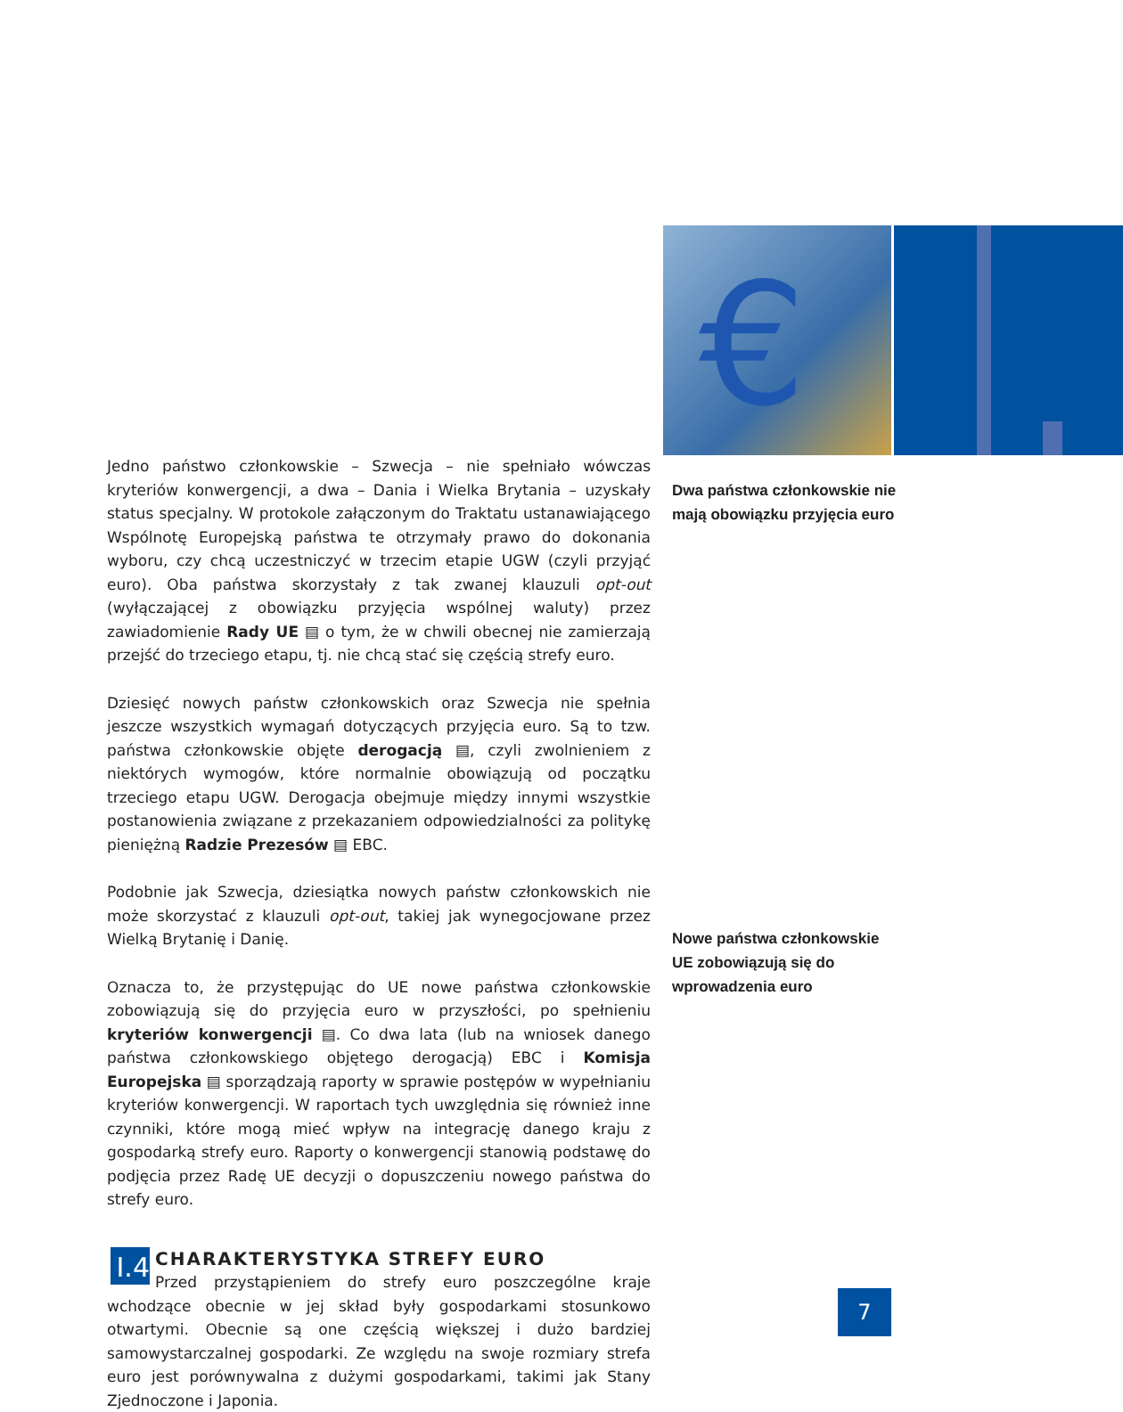€
Jedno państwo członkowskie – Szwecja – nie spełniało wówczas kryteriów konwergencji, a dwa – Dania i Wielka Brytania – uzyskały status specjalny. W protokole załączonym do Traktatu ustanawiającego Wspólnotę Europejską państwa te otrzymały prawo do dokonania wyboru, czy chcą uczestniczyć w trzecim etapie UGW (czyli przyjąć euro). Oba państwa skorzystały z tak zwanej klauzuli opt-out (wyłączającej z obowiązku przyjęcia wspólnej waluty) przez zawiadomienie Rady UE ▤ o tym, że w chwili obecnej nie zamierzają przejść do trzeciego etapu, tj. nie chcą stać się częścią strefy euro.
Dziesięć nowych państw członkowskich oraz Szwecja nie spełnia jeszcze wszystkich wymagań dotyczących przyjęcia euro. Są to tzw. państwa członkowskie objęte derogacją ▤, czyli zwolnieniem z niektórych wymogów, które normalnie obowiązują od początku trzeciego etapu UGW. Derogacja obejmuje między innymi wszystkie postanowienia związane z przekazaniem odpowiedzialności za politykę pieniężną Radzie Prezesów ▤ EBC.
Podobnie jak Szwecja, dziesiątka nowych państw członkowskich nie może skorzystać z klauzuli opt-out, takiej jak wynegocjowane przez Wielką Brytanię i Danię.
Oznacza to, że przystępując do UE nowe państwa członkowskie zobowiązują się do przyjęcia euro w przyszłości, po spełnieniu kryteriów konwergencji ▤. Co dwa lata (lub na wniosek danego państwa członkowskiego objętego derogacją) EBC i Komisja Europejska ▤ sporządzają raporty w sprawie postępów w wypełnianiu kryteriów konwergencji. W raportach tych uwzględnia się również inne czynniki, które mogą mieć wpływ na integrację danego kraju z gospodarką strefy euro. Raporty o konwergencji stanowią podstawę do podjęcia przez Radę UE decyzji o dopuszczeniu nowego państwa do strefy euro.
I.4
CHARAKTERYSTYKA STREFY EURO
Przed przystąpieniem do strefy euro poszczególne kraje wchodzące obecnie w jej skład były gospodarkami stosunkowo otwartymi. Obecnie są one częścią większej i dużo bardziej samowystarczalnej gospodarki. Ze względu na swoje rozmiary strefa euro jest porównywalna z dużymi gospodarkami, takimi jak Stany Zjednoczone i Japonia.
Dwa państwa członkowskie nie mają obowiązku przyjęcia euro
Nowe państwa członkowskie UE zobowiązują się do wprowadzenia euro
7